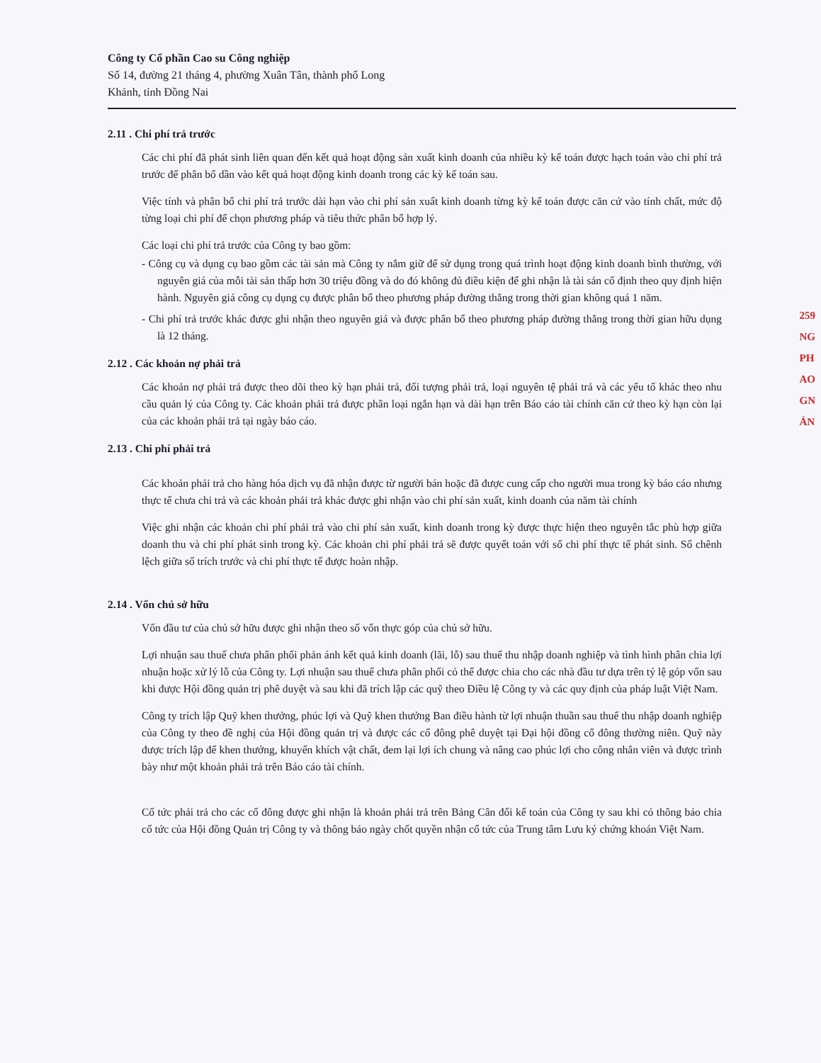259
NG
PH
AO
GN
ÁN
Công ty Cổ phần Cao su Công nghiệp
Số 14, đường 21 tháng 4, phường Xuân Tân, thành phố Long
Khánh, tỉnh Đồng Nai
2.11 . Chi phí trả trước
Các chi phí đã phát sinh liên quan đến kết quả hoạt động sản xuất kinh doanh của nhiều kỳ kế toán được hạch toán vào chi phí trả trước để phân bổ dần vào kết quả hoạt động kinh doanh trong các kỳ kế toán sau.
Việc tính và phân bổ chi phí trả trước dài hạn vào chi phí sản xuất kinh doanh từng kỳ kế toán được căn cứ vào tính chất, mức độ từng loại chi phí để chọn phương pháp và tiêu thức phân bổ hợp lý.
Các loại chi phí trả trước của Công ty bao gồm:
- Công cụ và dụng cụ bao gồm các tài sản mà Công ty nắm giữ để sử dụng trong quá trình hoạt động kinh doanh bình thường, với nguyên giá của mỗi tài sản thấp hơn 30 triệu đồng và do đó không đủ điều kiện để ghi nhận là tài sản cố định theo quy định hiện hành. Nguyên giá công cụ dụng cụ được phân bổ theo phương pháp đường thẳng trong thời gian không quá 1 năm.
- Chi phí trả trước khác được ghi nhận theo nguyên giá và được phân bổ theo phương pháp đường thẳng trong thời gian hữu dụng là 12 tháng.
2.12 . Các khoản nợ phải trả
Các khoản nợ phải trả được theo dõi theo kỳ hạn phải trả, đối tượng phải trả, loại nguyên tệ phải trả và các yếu tố khác theo nhu cầu quản lý của Công ty. Các khoản phải trả được phân loại ngắn hạn và dài hạn trên Báo cáo tài chính căn cứ theo kỳ hạn còn lại của các khoản phải trả tại ngày báo cáo.
2.13 . Chi phí phải trả
Các khoản phải trả cho hàng hóa dịch vụ đã nhận được từ người bán hoặc đã được cung cấp cho người mua trong kỳ báo cáo nhưng thực tế chưa chi trả và các khoản phải trả khác được ghi nhận vào chi phí sản xuất, kinh doanh của năm tài chính
Việc ghi nhận các khoản chi phí phải trả vào chi phí sản xuất, kinh doanh trong kỳ được thực hiện theo nguyên tắc phù hợp giữa doanh thu và chi phí phát sinh trong kỳ. Các khoản chi phí phải trả sẽ được quyết toán với số chi phí thực tế phát sinh. Số chênh lệch giữa số trích trước và chi phí thực tế được hoàn nhập.
2.14 . Vốn chủ sở hữu
Vốn đầu tư của chủ sở hữu được ghi nhận theo số vốn thực góp của chủ sở hữu.
Lợi nhuận sau thuế chưa phân phối phản ánh kết quả kinh doanh (lãi, lỗ) sau thuế thu nhập doanh nghiệp và tình hình phân chia lợi nhuận hoặc xử lý lỗ của Công ty. Lợi nhuận sau thuế chưa phân phối có thể được chia cho các nhà đầu tư dựa trên tỷ lệ góp vốn sau khi được Hội đồng quản trị phê duyệt và sau khi đã trích lập các quỹ theo Điều lệ Công ty và các quy định của pháp luật Việt Nam.
Công ty trích lập Quỹ khen thưởng, phúc lợi và Quỹ khen thưởng Ban điều hành từ lợi nhuận thuần sau thuế thu nhập doanh nghiệp của Công ty theo đề nghị của Hội đồng quản trị và được các cổ đông phê duyệt tại Đại hội đồng cổ đông thường niên. Quỹ này được trích lập để khen thưởng, khuyến khích vật chất, đem lại lợi ích chung và nâng cao phúc lợi cho công nhân viên và được trình bày như một khoản phải trả trên Báo cáo tài chính.
Cổ tức phải trả cho các cổ đông được ghi nhận là khoản phải trả trên Bảng Cân đối kế toán của Công ty sau khi có thông báo chia cổ tức của Hội đồng Quản trị Công ty và thông báo ngày chốt quyền nhận cổ tức của Trung tâm Lưu ký chứng khoán Việt Nam.